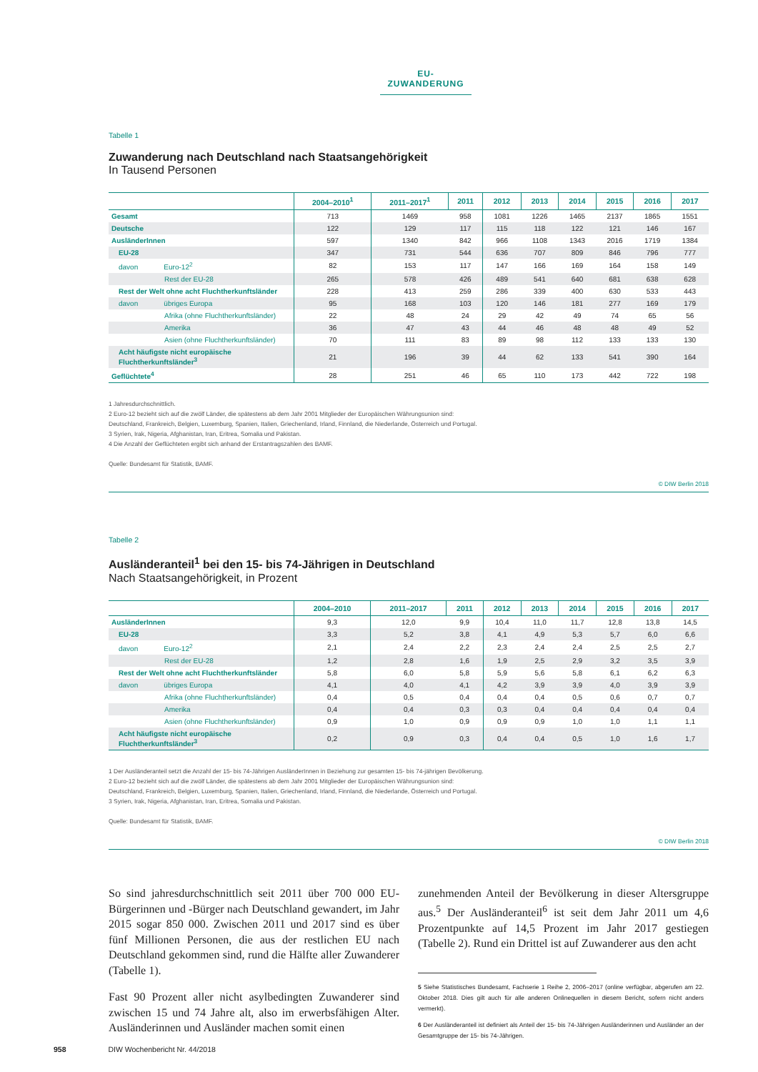EU-ZUWANDERUNG
Tabelle 1
Zuwanderung nach Deutschland nach Staatsangehörigkeit
In Tausend Personen
| | 2004–2010<sup>1</sup> | 2011–2017<sup>1</sup> | 2011 | 2012 | 2013 | 2014 | 2015 | 2016 | 2017 |
| --- | --- | --- | --- | --- | --- | --- | --- | --- | --- |
| Gesamt | 713 | 1469 | 958 | 1081 | 1226 | 1465 | 2137 | 1865 | 1551 |
| Deutsche | 122 | 129 | 117 | 115 | 118 | 122 | 121 | 146 | 167 |
| AusländerInnen | 597 | 1340 | 842 | 966 | 1108 | 1343 | 2016 | 1719 | 1384 |
| EU-28 | 347 | 731 | 544 | 636 | 707 | 809 | 846 | 796 | 777 |
| davon Euro-12<sup>2</sup> | 82 | 153 | 117 | 147 | 166 | 169 | 164 | 158 | 149 |
| Rest der EU-28 | 265 | 578 | 426 | 489 | 541 | 640 | 681 | 638 | 628 |
| Rest der Welt ohne acht Fluchtherkunftsländer | 228 | 413 | 259 | 286 | 339 | 400 | 630 | 533 | 443 |
| davon übriges Europa | 95 | 168 | 103 | 120 | 146 | 181 | 277 | 169 | 179 |
| Afrika (ohne Fluchtherkunftsländer) | 22 | 48 | 24 | 29 | 42 | 49 | 74 | 65 | 56 |
| Amerika | 36 | 47 | 43 | 44 | 46 | 48 | 48 | 49 | 52 |
| Asien (ohne Fluchtherkunftsländer) | 70 | 111 | 83 | 89 | 98 | 112 | 133 | 133 | 130 |
| Acht häufigste nicht europäische Fluchtherkunftsländer<sup>3</sup> | 21 | 196 | 39 | 44 | 62 | 133 | 541 | 390 | 164 |
| Geflüchtete<sup>4</sup> | 28 | 251 | 46 | 65 | 110 | 173 | 442 | 722 | 198 |
1 Jahresdurchschnittlich.
2 Euro-12 bezieht sich auf die zwölf Länder, die spätestens ab dem Jahr 2001 Mitglieder der Europäischen Währungsunion sind:
Deutschland, Frankreich, Belgien, Luxemburg, Spanien, Italien, Griechenland, Irland, Finnland, die Niederlande, Österreich und Portugal.
3 Syrien, Irak, Nigeria, Afghanistan, Iran, Eritrea, Somalia und Pakistan.
4 Die Anzahl der Geflüchteten ergibt sich anhand der Erstantragszahlen des BAMF.
Quelle: Bundesamt für Statistik, BAMF.
© DIW Berlin 2018
Tabelle 2
Ausländeranteil<sup>1</sup> bei den 15- bis 74-Jährigen in Deutschland
Nach Staatsangehörigkeit, in Prozent
| | 2004–2010 | 2011–2017 | 2011 | 2012 | 2013 | 2014 | 2015 | 2016 | 2017 |
| --- | --- | --- | --- | --- | --- | --- | --- | --- | --- |
| AusländerInnen | 9,3 | 12,0 | 9,9 | 10,4 | 11,0 | 11,7 | 12,8 | 13,8 | 14,5 |
| EU-28 | 3,3 | 5,2 | 3,8 | 4,1 | 4,9 | 5,3 | 5,7 | 6,0 | 6,6 |
| davon Euro-12<sup>2</sup> | 2,1 | 2,4 | 2,2 | 2,3 | 2,4 | 2,4 | 2,5 | 2,5 | 2,7 |
| Rest der EU-28 | 1,2 | 2,8 | 1,6 | 1,9 | 2,5 | 2,9 | 3,2 | 3,5 | 3,9 |
| Rest der Welt ohne acht Fluchtherkunftsländer | 5,8 | 6,0 | 5,8 | 5,9 | 5,6 | 5,8 | 6,1 | 6,2 | 6,3 |
| davon übriges Europa | 4,1 | 4,0 | 4,1 | 4,2 | 3,9 | 3,9 | 4,0 | 3,9 | 3,9 |
| Afrika (ohne Fluchtherkunftsländer) | 0,4 | 0,5 | 0,4 | 0,4 | 0,4 | 0,5 | 0,6 | 0,7 | 0,7 |
| Amerika | 0,4 | 0,4 | 0,3 | 0,3 | 0,4 | 0,4 | 0,4 | 0,4 | 0,4 |
| Asien (ohne Fluchtherkunftsländer) | 0,9 | 1,0 | 0,9 | 0,9 | 0,9 | 1,0 | 1,0 | 1,1 | 1,1 |
| Acht häufigste nicht europäische Fluchtherkunftsländer<sup>3</sup> | 0,2 | 0,9 | 0,3 | 0,4 | 0,4 | 0,5 | 1,0 | 1,6 | 1,7 |
1 Der Ausländeranteil setzt die Anzahl der 15- bis 74-Jährigen AusländerInnen in Beziehung zur gesamten 15- bis 74-jährigen Bevölkerung.
2 Euro-12 bezieht sich auf die zwölf Länder, die spätestens ab dem Jahr 2001 Mitglieder der Europäischen Währungsunion sind:
Deutschland, Frankreich, Belgien, Luxemburg, Spanien, Italien, Griechenland, Irland, Finnland, die Niederlande, Österreich und Portugal.
3 Syrien, Irak, Nigeria, Afghanistan, Iran, Eritrea, Somalia und Pakistan.
Quelle: Bundesamt für Statistik, BAMF.
© DIW Berlin 2018
So sind jahresdurchschnittlich seit 2011 über 700 000 EU-Bürgerinnen und -Bürger nach Deutschland gewandert, im Jahr 2015 sogar 850 000. Zwischen 2011 und 2017 sind es über fünf Millionen Personen, die aus der restlichen EU nach Deutschland gekommen sind, rund die Hälfte aller Zuwanderer (Tabelle 1).
Fast 90 Prozent aller nicht asylbedingten Zuwanderer sind zwischen 15 und 74 Jahre alt, also im erwerbsfähigen Alter. Ausländerinnen und Ausländer machen somit einen
zunehmenden Anteil der Bevölkerung in dieser Altersgruppe aus.<sup>5</sup> Der Ausländeranteil<sup>6</sup> ist seit dem Jahr 2011 um 4,6 Prozentpunkte auf 14,5 Prozent im Jahr 2017 gestiegen (Tabelle 2). Rund ein Drittel ist auf Zuwanderer aus den acht
5 Siehe Statistisches Bundesamt, Fachserie 1 Reihe 2, 2006–2017 (online verfügbar, abgerufen am 22. Oktober 2018. Dies gilt auch für alle anderen Onlinequellen in diesem Bericht, sofern nicht anders vermerkt).
6 Der Ausländeranteil ist definiert als Anteil der 15- bis 74-Jährigen Ausländerinnen und Ausländer an der Gesamtgruppe der 15- bis 74-Jährigen.
958 DIW Wochenbericht Nr. 44/2018